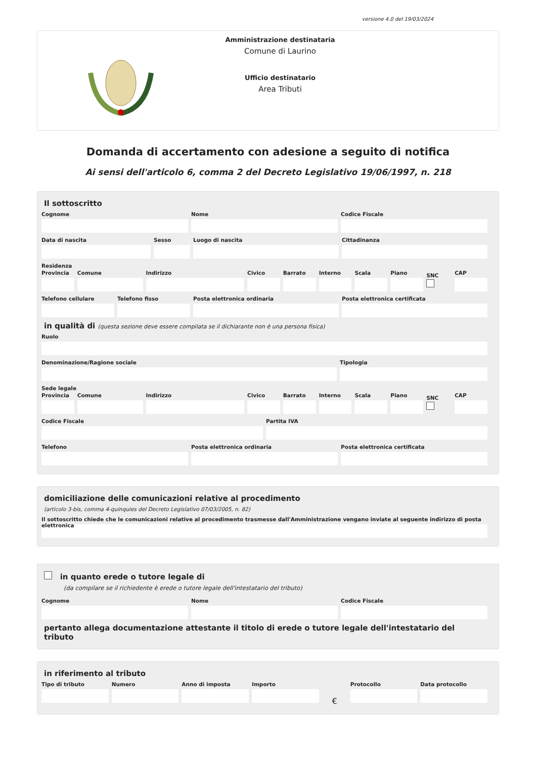versione 4.0 del 19/03/2024
Amministrazione destinataria
Comune di Laurino
Ufficio destinatario
Area Tributi
Domanda di accertamento con adesione a seguito di notifica
Ai sensi dell'articolo 6, comma 2 del Decreto Legislativo 19/06/1997, n. 218
Il sottoscritto
Cognome Nome Codice Fiscale
Data di nascita Sesso Luogo di nascita Cittadinanza
Residenza
Provincia Comune Indirizzo Civico Barrato Interno Scala Piano
SNC
CAP
Telefono cellulare Telefono fisso Posta elettronica ordinaria Posta elettronica certificata
in qualità di (questa sezione deve essere compilata se il dichiarante non è una persona fisica)
Ruolo
Denominazione/Ragione sociale Tipologia
Sede legale
Provincia Comune Indirizzo Civico Barrato Interno Scala Piano
SNC
CAP
Codice Fiscale Partita IVA
Telefono Posta elettronica ordinaria Posta elettronica certificata
domiciliazione delle comunicazioni relative al procedimento
(articolo 3-bis, comma 4-quinquies del Decreto Legislativo 07/03/2005, n. 82)
Il sottoscritto chiede che le comunicazioni relative al procedimento trasmesse dall'Amministrazione vengano inviate al seguente indirizzo di posta elettronica
in quanto erede o tutore legale di
(da compilare se il richiedente è erede o tutore legale dell'intestatario del tributo)
Cognome Nome Codice Fiscale
pertanto allega documentazione attestante il titolo di erede o tutore legale dell'intestatario del tributo
in riferimento al tributo
Tipo di tributo Numero Anno di imposta Importo
€
Protocollo Data protocollo